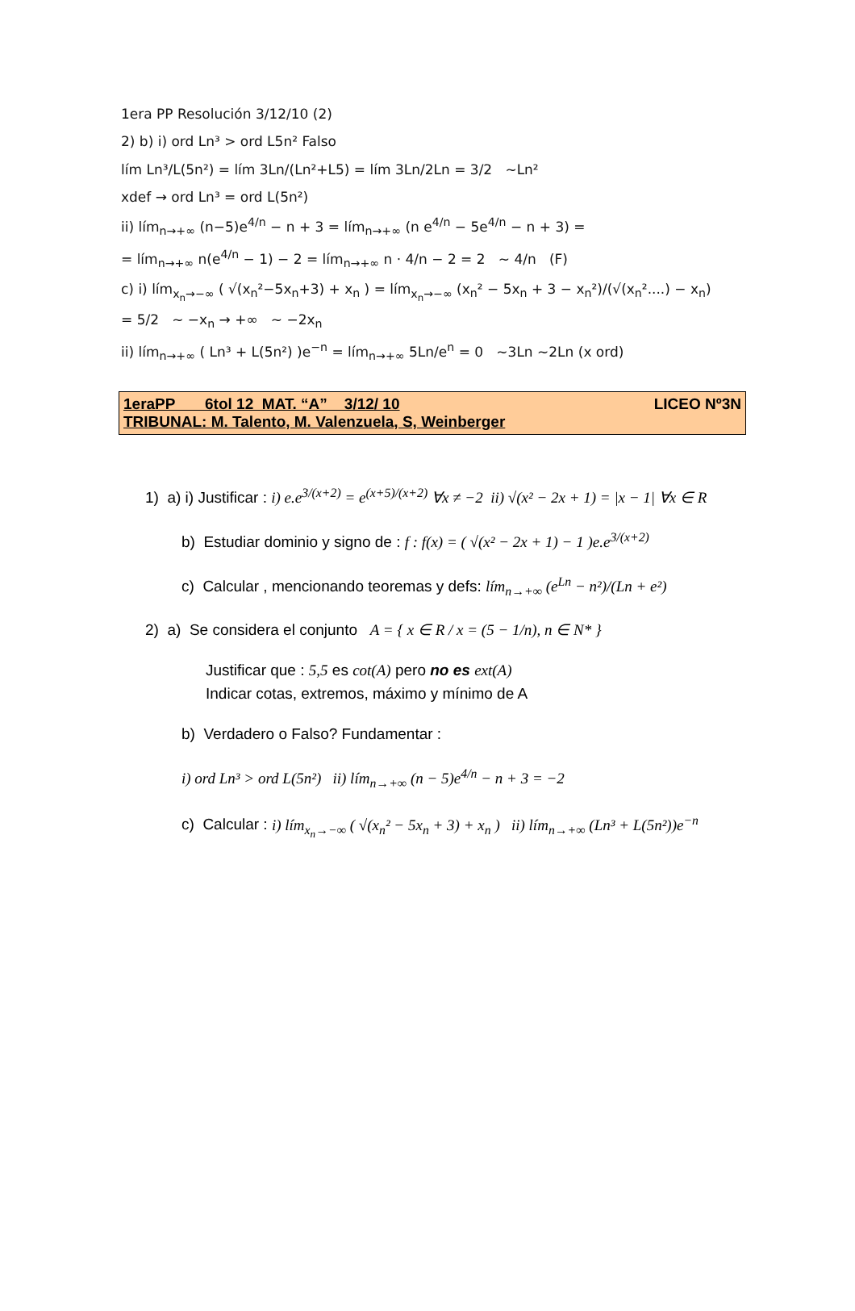1era PP Resolución 3/12/10 (2)
2) b) i) ord Ln³ > ord L5n² Falso
lím Ln³/L(5n²) = lím 3Ln/(Ln²+L5) = lím 3Ln/2Ln = 3/2 ~Ln²
xdef → ord Ln³ = ord L(5n²)
ii) lím<sub>n→+∞</sub> (n−5)e<sup>4/n</sup> − n + 3 = lím<sub>n→+∞</sub> (n e<sup>4/n</sup> − 5e<sup>4/n</sup> − n + 3) =
= lím<sub>n→+∞</sub> n(e<sup>4/n</sup> − 1) − 2 = lím<sub>n→+∞</sub> n · 4/n − 2 = 2 ~ 4/n (F)
c) i) lím<sub>x<sub>n</sub>→−∞</sub> ( √(x<sub>n</sub>²−5x<sub>n</sub>+3) + x<sub>n</sub> ) = lím<sub>x<sub>n</sub>→−∞</sub> (x<sub>n</sub>² − 5x<sub>n</sub> + 3 − x<sub>n</sub>²)/(√(x<sub>n</sub>²....) − x<sub>n</sub>) = 5/2 ~ −x<sub>n</sub> → +∞ ~ −2x<sub>n</sub>
ii) lím<sub>n→+∞</sub> ( Ln³ + L(5n²) )e<sup>−n</sup> = lím<sub>n→+∞</sub> 5Ln/e<sup>n</sup> = 0 ~3Ln ~2Ln (x ord)
1eraPP 6tol 12 MAT. “A” 3/12/ 10 LICEO Nº3N
TRIBUNAL: M. Talento, M. Valenzuela, S, Weinberger
1) a) i) Justificar : i) e.e<sup>3/(x+2)</sup> = e<sup>(x+5)/(x+2)</sup> ∀x ≠ −2 ii) √(x² − 2x + 1) = |x − 1| ∀x ∈ R
b) Estudiar dominio y signo de : f : f(x) = ( √(x² − 2x + 1) − 1 )e.e<sup>3/(x+2)</sup>
c) Calcular , mencionando teoremas y defs: lím<sub>n→+∞</sub> (e<sup>Ln</sup> − n²)/(Ln + e²)
2) a) Se considera el conjunto A = { x ∈ R / x = (5 − 1/n), n ∈ N* }
Justificar que : 5,5 es cot(A) pero no es ext(A)
Indicar cotas, extremos, máximo y mínimo de A
b) Verdadero o Falso? Fundamentar :
i) ord Ln³ > ord L(5n²) ii) lím<sub>n→+∞</sub> (n − 5)e<sup>4/n</sup> − n + 3 = −2
c) Calcular : i) lím<sub>x<sub>n</sub>→−∞</sub> ( √(x<sub>n</sub>² − 5x<sub>n</sub> + 3) + x<sub>n</sub> ) ii) lím<sub>n→+∞</sub> (Ln³ + L(5n²))e<sup>−n</sup>